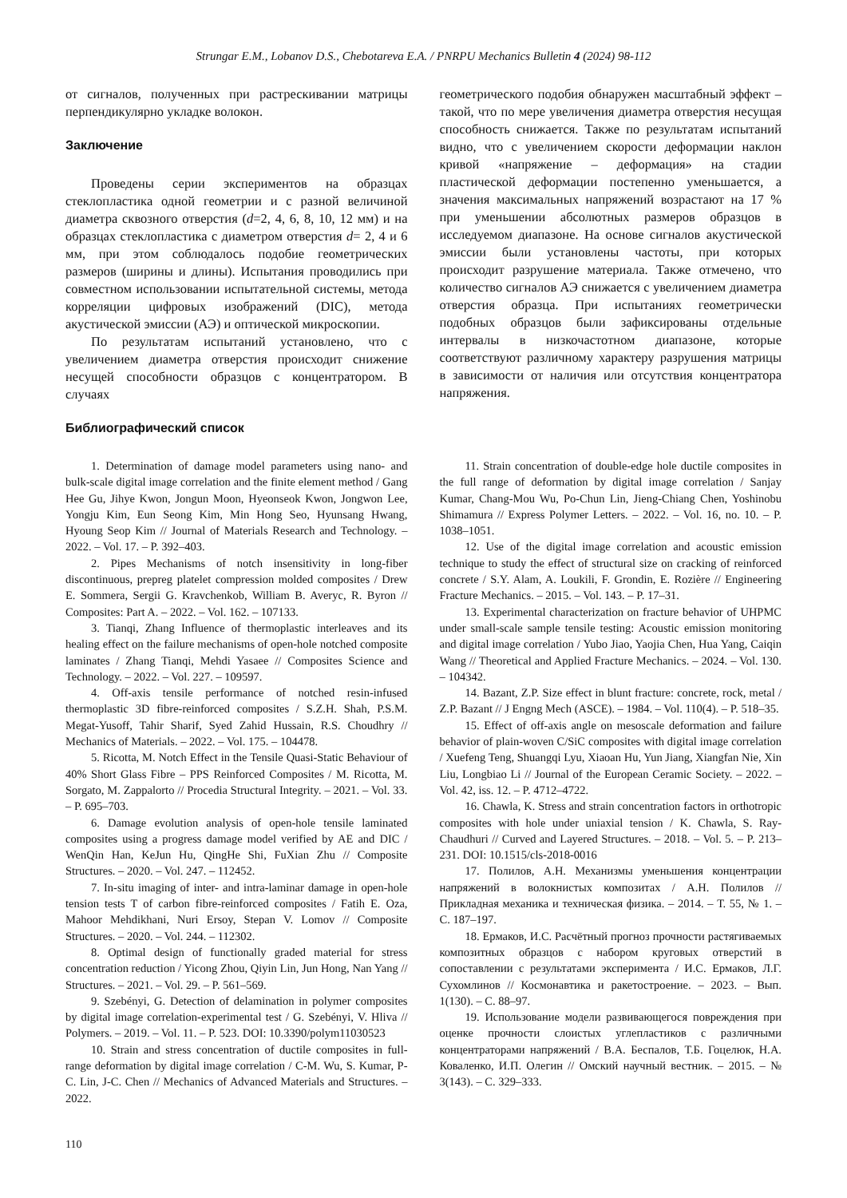Strungar E.M., Lobanov D.S., Chebotareva E.A. / PNRPU Mechanics Bulletin 4 (2024) 98-112
от сигналов, полученных при растрескивании матрицы перпендикулярно укладке волокон.
Заключение
Проведены серии экспериментов на образцах стеклопластика одной геометрии и с разной величиной диаметра сквозного отверстия (d=2, 4, 6, 8, 10, 12 мм) и на образцах стеклопластика с диаметром отверстия d= 2, 4 и 6 мм, при этом соблюдалось подобие геометрических размеров (ширины и длины). Испытания проводились при совместном использовании испытательной системы, метода корреляции цифровых изображений (DIC), метода акустической эмиссии (АЭ) и оптической микроскопии.
По результатам испытаний установлено, что с увеличением диаметра отверстия происходит снижение несущей способности образцов с концентратором. В случаях
геометрического подобия обнаружен масштабный эффект – такой, что по мере увеличения диаметра отверстия несущая способность снижается. Также по результатам испытаний видно, что с увеличением скорости деформации наклон кривой «напряжение – деформация» на стадии пластической деформации постепенно уменьшается, а значения максимальных напряжений возрастают на 17 % при уменьшении абсолютных размеров образцов в исследуемом диапазоне. На основе сигналов акустической эмиссии были установлены частоты, при которых происходит разрушение материала. Также отмечено, что количество сигналов АЭ снижается с увеличением диаметра отверстия образца. При испытаниях геометрически подобных образцов были зафиксированы отдельные интервалы в низкочастотном диапазоне, которые соответствуют различному характеру разрушения матрицы в зависимости от наличия или отсутствия концентратора напряжения.
Библиографический список
1. Determination of damage model parameters using nano- and bulk-scale digital image correlation and the finite element method / Gang Hee Gu, Jihye Kwon, Jongun Moon, Hyeonseok Kwon, Jongwon Lee, Yongju Kim, Eun Seong Kim, Min Hong Seo, Hyunsang Hwang, Hyoung Seop Kim // Journal of Materials Research and Technology. – 2022. – Vol. 17. – P. 392–403.
2. Pipes Mechanisms of notch insensitivity in long-fiber discontinuous, prepreg platelet compression molded composites / Drew E. Sommera, Sergii G. Kravchenkob, William B. Averyc, R. Byron // Composites: Part A. – 2022. – Vol. 162. – 107133.
3. Tianqi, Zhang Influence of thermoplastic interleaves and its healing effect on the failure mechanisms of open-hole notched composite laminates / Zhang Tianqi, Mehdi Yasaee // Composites Science and Technology. – 2022. – Vol. 227. – 109597.
4. Off-axis tensile performance of notched resin-infused thermoplastic 3D fibre-reinforced composites / S.Z.H. Shah, P.S.M. Megat-Yusoff, Tahir Sharif, Syed Zahid Hussain, R.S. Choudhry // Mechanics of Materials. – 2022. – Vol. 175. – 104478.
5. Ricotta, M. Notch Effect in the Tensile Quasi-Static Behaviour of 40% Short Glass Fibre – PPS Reinforced Composites / M. Ricotta, M. Sorgato, M. Zappalorto // Procedia Structural Integrity. – 2021. – Vol. 33. – P. 695–703.
6. Damage evolution analysis of open-hole tensile laminated composites using a progress damage model verified by AE and DIC / WenQin Han, KeJun Hu, QingHe Shi, FuXian Zhu // Composite Structures. – 2020. – Vol. 247. – 112452.
7. In-situ imaging of inter- and intra-laminar damage in open-hole tension tests T of carbon fibre-reinforced composites / Fatih E. Oza, Mahoor Mehdikhani, Nuri Ersoy, Stepan V. Lomov // Composite Structures. – 2020. – Vol. 244. – 112302.
8. Optimal design of functionally graded material for stress concentration reduction / Yicong Zhou, Qiyin Lin, Jun Hong, Nan Yang // Structures. – 2021. – Vol. 29. – P. 561–569.
9. Szebényi, G. Detection of delamination in polymer composites by digital image correlation-experimental test / G. Szebényi, V. Hliva // Polymers. – 2019. – Vol. 11. – P. 523. DOI: 10.3390/polym11030523
10. Strain and stress concentration of ductile composites in full-range deformation by digital image correlation / C-M. Wu, S. Kumar, P-C. Lin, J-C. Chen // Mechanics of Advanced Materials and Structures. – 2022.
11. Strain concentration of double-edge hole ductile composites in the full range of deformation by digital image correlation / Sanjay Kumar, Chang-Mou Wu, Po-Chun Lin, Jieng-Chiang Chen, Yoshinobu Shimamura // Express Polymer Letters. – 2022. – Vol. 16, no. 10. – P. 1038–1051.
12. Use of the digital image correlation and acoustic emission technique to study the effect of structural size on cracking of reinforced concrete / S.Y. Alam, A. Loukili, F. Grondin, E. Rozière // Engineering Fracture Mechanics. – 2015. – Vol. 143. – P. 17–31.
13. Experimental characterization on fracture behavior of UHPMC under small-scale sample tensile testing: Acoustic emission monitoring and digital image correlation / Yubo Jiao, Yaojia Chen, Hua Yang, Caiqin Wang // Theoretical and Applied Fracture Mechanics. – 2024. – Vol. 130. – 104342.
14. Bazant, Z.P. Size effect in blunt fracture: concrete, rock, metal / Z.P. Bazant // J Engng Mech (ASCE). – 1984. – Vol. 110(4). – P. 518–35.
15. Effect of off-axis angle on mesoscale deformation and failure behavior of plain-woven C/SiC composites with digital image correlation / Xuefeng Teng, Shuangqi Lyu, Xiaoan Hu, Yun Jiang, Xiangfan Nie, Xin Liu, Longbiao Li // Journal of the European Ceramic Society. – 2022. – Vol. 42, iss. 12. – P. 4712–4722.
16. Chawla, K. Stress and strain concentration factors in orthotropic composites with hole under uniaxial tension / K. Chawla, S. Ray-Chaudhuri // Curved and Layered Structures. – 2018. – Vol. 5. – P. 213–231. DOI: 10.1515/cls-2018-0016
17. Полилов, А.Н. Механизмы уменьшения концентрации напряжений в волокнистых композитах / А.Н. Полилов // Прикладная механика и техническая физика. – 2014. – Т. 55, № 1. – С. 187–197.
18. Ермаков, И.С. Расчётный прогноз прочности растягиваемых композитных образцов с набором круговых отверстий в сопоставлении с результатами эксперимента / И.С. Ермаков, Л.Г. Сухомлинов // Космонавтика и ракетостроение. – 2023. – Вып. 1(130). – С. 88–97.
19. Использование модели развивающегося повреждения при оценке прочности слоистых углепластиков с различными концентраторами напряжений / В.А. Беспалов, Т.Б. Гоцелюк, Н.А. Коваленко, И.П. Олегин // Омский научный вестник. – 2015. – № 3(143). – С. 329–333.
110